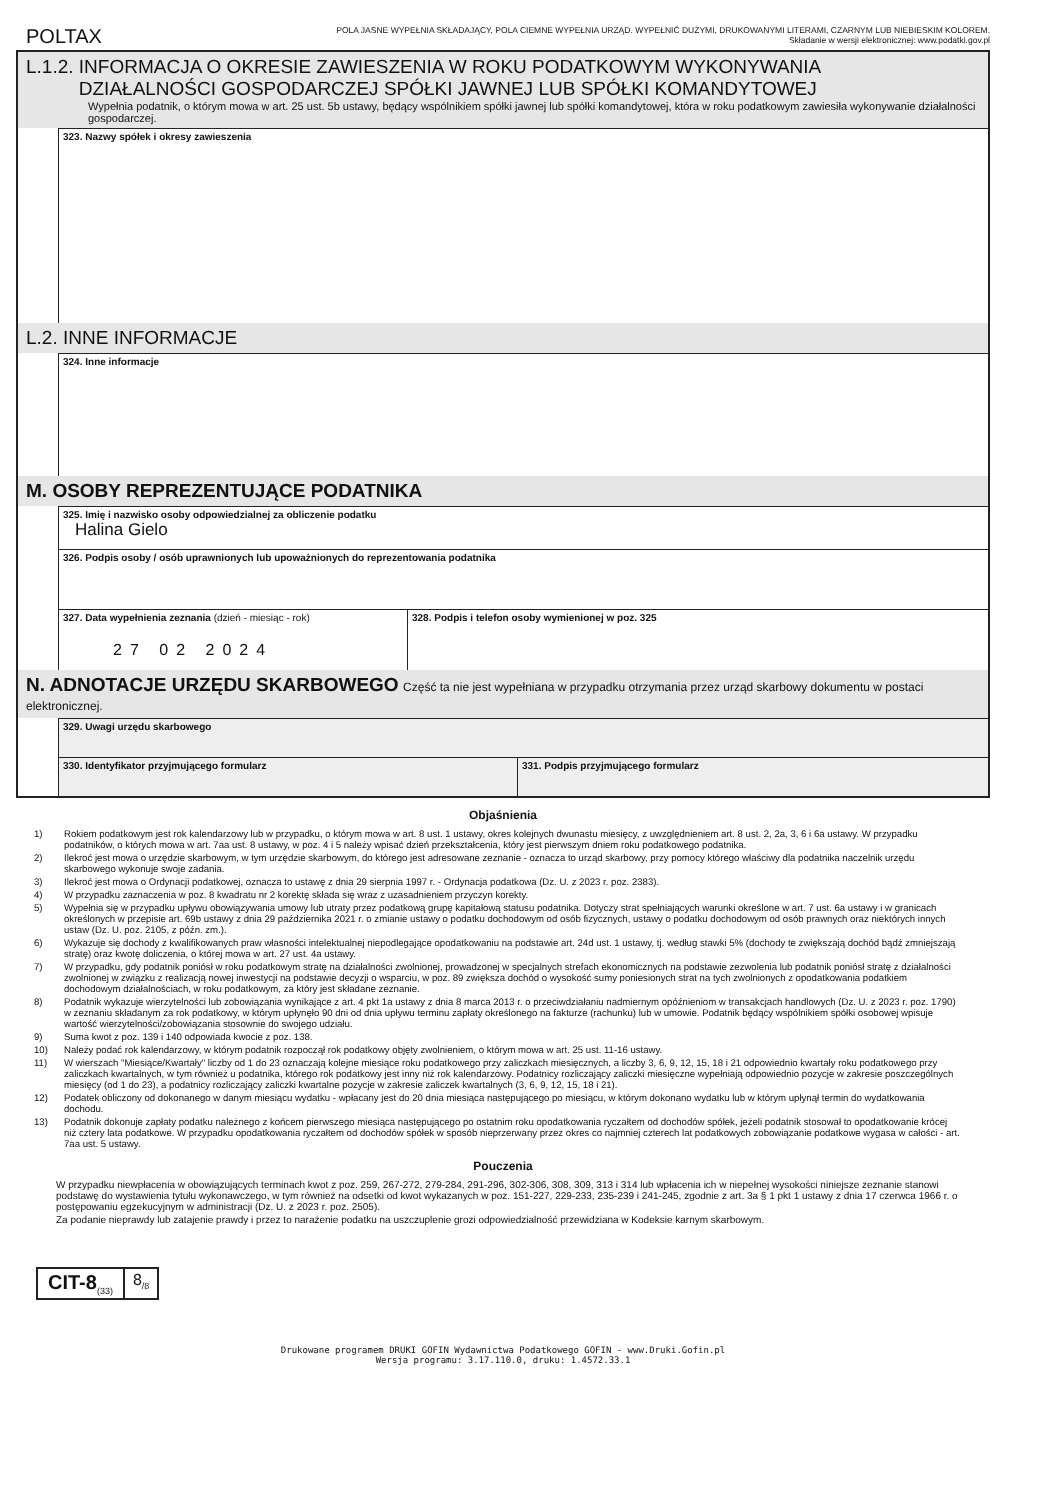POLTAX
POLA JASNE WYPEŁNIA SKŁADAJĄCY, POLA CIEMNE WYPEŁNIA URZĄD. WYPEŁNIĆ DUŻYMI, DRUKOWANYMI LITERAMI, CZARNYM LUB NIEBIESKIM KOLOREM.
Składanie w wersji elektronicznej: www.podatki.gov.pl
L.1.2. INFORMACJA O OKRESIE ZAWIESZENIA W ROKU PODATKOWYM WYKONYWANIA
DZIAŁALNOŚCI GOSPODARCZEJ SPÓŁKI JAWNEJ LUB SPÓŁKI KOMANDYTOWEJ
Wypełnia podatnik, o którym mowa w art. 25 ust. 5b ustawy, będący wspólnikiem spółki jawnej lub spółki komandytowej, która w roku podatkowym zawiesiła wykonywanie działalności gospodarczej.
323. Nazwy spółek i okresy zawieszenia
L.2. INNE INFORMACJE
324. Inne informacje
M. OSOBY REPREZENTUJĄCE PODATNIKA
325. Imię i nazwisko osoby odpowiedzialnej za obliczenie podatku
Halina Gielo
326. Podpis osoby / osób uprawnionych lub upoważnionych do reprezentowania podatnika
327. Data wypełnienia zeznania (dzień - miesiąc - rok)
27 02 2024
328. Podpis i telefon osoby wymienionej w poz. 325
N. ADNOTACJE URZĘDU SKARBOWEGO Część ta nie jest wypełniana w przypadku otrzymania przez urząd skarbowy dokumentu w postaci elektronicznej.
329. Uwagi urzędu skarbowego
330. Identyfikator przyjmującego formularz 331. Podpis przyjmującego formularz
Objaśnienia
1) Rokiem podatkowym jest rok kalendarzowy lub w przypadku, o którym mowa w art. 8 ust. 1 ustawy, okres kolejnych dwunastu miesięcy, z uwzględnieniem art. 8 ust. 2, 2a, 3, 6 i 6a ustawy. W przypadku podatników, o których mowa w art. 7aa ust. 8 ustawy, w poz. 4 i 5 należy wpisać dzień przekształcenia, który jest pierwszym dniem roku podatkowego podatnika.
2) Ilekroć jest mowa o urzędzie skarbowym, w tym urzędzie skarbowym, do którego jest adresowane zeznanie - oznacza to urząd skarbowy, przy pomocy którego właściwy dla podatnika naczelnik urzędu skarbowego wykonuje swoje zadania.
3) Ilekroć jest mowa o Ordynacji podatkowej, oznacza to ustawę z dnia 29 sierpnia 1997 r. - Ordynacja podatkowa (Dz. U. z 2023 r. poz. 2383).
4) W przypadku zaznaczenia w poz. 8 kwadratu nr 2 korektę składa się wraz z uzasadnieniem przyczyn korekty.
5) Wypełnia się w przypadku upływu obowiązywania umowy lub utraty przez podatkową grupę kapitałową statusu podatnika. Dotyczy strat spełniających warunki określone w art. 7 ust. 6a ustawy i w granicach określonych w przepisie art. 69b ustawy z dnia 29 października 2021 r. o zmianie ustawy o podatku dochodowym od osób fizycznych, ustawy o podatku dochodowym od osób prawnych oraz niektórych innych ustaw (Dz. U. poz. 2105, z późn. zm.).
6) Wykazuje się dochody z kwalifikowanych praw własności intelektualnej niepodlegające opodatkowaniu na podstawie art. 24d ust. 1 ustawy, tj. według stawki 5% (dochody te zwiększają dochód bądź zmniejszają stratę) oraz kwotę doliczenia, o której mowa w art. 27 ust. 4a ustawy.
7) W przypadku, gdy podatnik poniósł w roku podatkowym stratę na działalności zwolnionej, prowadzonej w specjalnych strefach ekonomicznych na podstawie zezwolenia lub podatnik poniósł stratę z działalności zwolnionej w związku z realizacją nowej inwestycji na podstawie decyzji o wsparciu, w poz. 89 zwiększa dochód o wysokość sumy poniesionych strat na tych zwolnionych z opodatkowania podatkiem dochodowym działalnościach, w roku podatkowym, za który jest składane zeznanie.
8) Podatnik wykazuje wierzytelności lub zobowiązania wynikające z art. 4 pkt 1a ustawy z dnia 8 marca 2013 r. o przeciwdziałaniu nadmiernym opóźnieniom w transakcjach handlowych (Dz. U. z 2023 r. poz. 1790) w zeznaniu składanym za rok podatkowy, w którym upłynęło 90 dni od dnia upływu terminu zapłaty określonego na fakturze (rachunku) lub w umowie. Podatnik będący wspólnikiem spółki osobowej wpisuje wartość wierzytelności/zobowiązania stosownie do swojego udziału.
9) Suma kwot z poz. 139 i 140 odpowiada kwocie z poz. 138.
10) Należy podać rok kalendarzowy, w którym podatnik rozpoczął rok podatkowy objęty zwolnieniem, o którym mowa w art. 25 ust. 11-16 ustawy.
11) W wierszach "Miesiące/Kwartały" liczby od 1 do 23 oznaczają kolejne miesiące roku podatkowego przy zaliczkach miesięcznych, a liczby 3, 6, 9, 12, 15, 18 i 21 odpowiednio kwartały roku podatkowego przy zaliczkach kwartalnych, w tym również u podatnika, którego rok podatkowy jest inny niż rok kalendarzowy. Podatnicy rozliczający zaliczki miesięczne wypełniają odpowiednio pozycje w zakresie poszczególnych miesięcy (od 1 do 23), a podatnicy rozliczający zaliczki kwartalne pozycje w zakresie zaliczek kwartalnych (3, 6, 9, 12, 15, 18 i 21).
12) Podatek obliczony od dokonanego w danym miesiącu wydatku - wpłacany jest do 20 dnia miesiąca następującego po miesiącu, w którym dokonano wydatku lub w którym upłynął termin do wydatkowania dochodu.
13) Podatnik dokonuje zapłaty podatku należnego z końcem pierwszego miesiąca następującego po ostatnim roku opodatkowania ryczałtem od dochodów spółek, jeżeli podatnik stosował to opodatkowanie krócej niż cztery lata podatkowe. W przypadku opodatkowania ryczałtem od dochodów spółek w sposób nieprzerwany przez okres co najmniej czterech lat podatkowych zobowiązanie podatkowe wygasa w całości - art. 7aa ust. 5 ustawy.
Pouczenia
W przypadku niewpłacenia w obowiązujących terminach kwot z poz. 259, 267-272, 279-284, 291-296, 302-306, 308, 309, 313 i 314 lub wpłacenia ich w niepełnej wysokości niniejsze zeznanie stanowi podstawę do wystawienia tytułu wykonawczego, w tym również na odsetki od kwot wykazanych w poz. 151-227, 229-233, 235-239 i 241-245, zgodnie z art. 3a § 1 pkt 1 ustawy z dnia 17 czerwca 1966 r. o postępowaniu egzekucyjnym w administracji (Dz. U. z 2023 r. poz. 2505).
Za podanie nieprawdy lub zatajenie prawdy i przez to narażenie podatku na uszczuplenie grozi odpowiedzialność przewidziana w Kodeksie karnym skarbowym.
CIT-8<sub>(33)</sub>
8<sub>/8</sub>
Drukowane programem DRUKI GOFIN Wydawnictwa Podatkowego GOFIN - www.Druki.Gofin.pl
Wersja programu: 3.17.110.0, druku: 1.4572.33.1